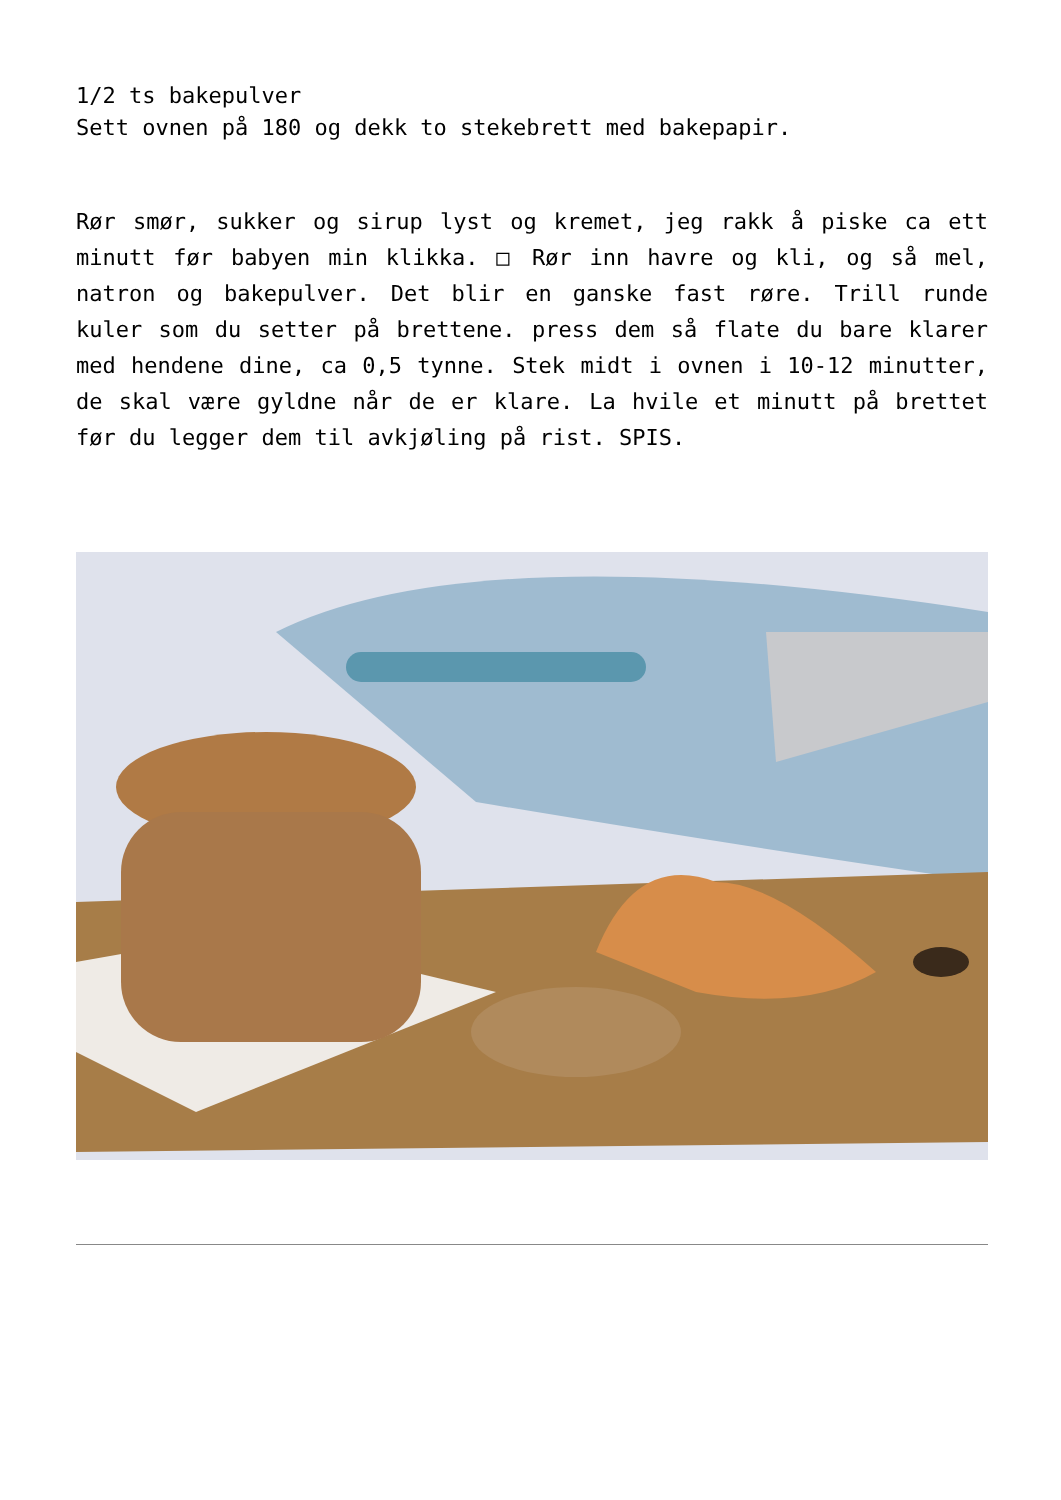1/2 ts bakepulver
Sett ovnen på 180 og dekk to stekebrett med bakepapir.
Rør smør, sukker og sirup lyst og kremet, jeg rakk å piske ca ett minutt før babyen min klikka. □ Rør inn havre og kli, og så mel, natron og bakepulver. Det blir en ganske fast røre. Trill runde kuler som du setter på brettene. press dem så flate du bare klarer med hendene dine, ca 0,5 tynne. Stek midt i ovnen i 10-12 minutter, de skal være gyldne når de er klare. La hvile et minutt på brettet før du legger dem til avkjøling på rist. SPIS.